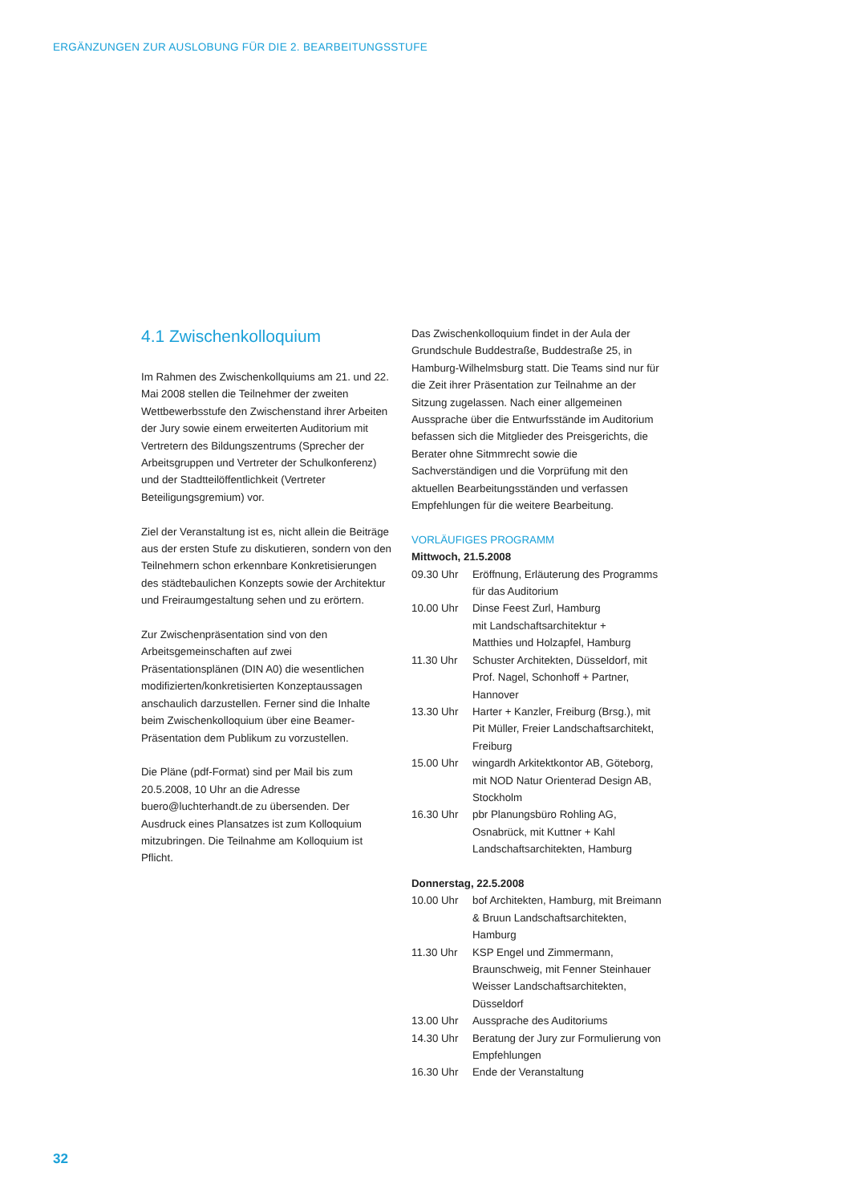ERGÄNZUNGEN ZUR AUSLOBUNG FÜR DIE 2. BEARBEITUNGSSTUFE
4.1 Zwischenkolloquium
Im Rahmen des Zwischenkollquiums am 21. und 22. Mai 2008 stellen die Teilnehmer der zweiten Wettbewerbsstufe den Zwischenstand ihrer Arbeiten der Jury sowie einem erweiterten Auditorium mit Vertretern des Bildungszentrums (Sprecher der Arbeitsgruppen und Vertreter der Schulkonferenz) und der Stadtteilöffentlichkeit (Vertreter Beteiligungsgremium) vor.
Ziel der Veranstaltung ist es, nicht allein die Beiträge aus der ersten Stufe zu diskutieren, sondern von den Teilnehmern schon erkennbare Konkretisierungen des städtebaulichen Konzepts sowie der Architektur und Freiraumgestaltung sehen und zu erörtern.
Zur Zwischenpräsentation sind von den Arbeitsgemeinschaften auf zwei Präsentationsplänen (DIN A0) die wesentlichen modifizierten/konkretisierten Konzeptaussagen anschaulich darzustellen. Ferner sind die Inhalte beim Zwischenkolloquium über eine Beamer-Präsentation dem Publikum zu vorzustellen.
Die Pläne (pdf-Format) sind per Mail bis zum 20.5.2008, 10 Uhr an die Adresse buero@luchterhandt.de zu übersenden. Der Ausdruck eines Plansatzes ist zum Kolloquium mitzubringen. Die Teilnahme am Kolloquium ist Pflicht.
Das Zwischenkolloquium findet in der Aula der Grundschule Buddestraße, Buddestraße 25, in Hamburg-Wilhelmsburg statt. Die Teams sind nur für die Zeit ihrer Präsentation zur Teilnahme an der Sitzung zugelassen. Nach einer allgemeinen Aussprache über die Entwurfsstände im Auditorium befassen sich die Mitglieder des Preisgerichts, die Berater ohne Sitmmrecht sowie die Sachverständigen und die Vorprüfung mit den aktuellen Bearbeitungsständen und verfassen Empfehlungen für die weitere Bearbeitung.
VORLÄUFIGES PROGRAMM
Mittwoch, 21.5.2008
| 09.30 Uhr | Eröffnung, Erläuterung des Programms für das Auditorium |
| 10.00 Uhr | Dinse Feest Zurl, Hamburg mit Landschaftsarchitektur + Matthies und Holzapfel, Hamburg |
| 11.30 Uhr | Schuster Architekten, Düsseldorf, mit Prof. Nagel, Schonhoff + Partner, Hannover |
| 13.30 Uhr | Harter + Kanzler, Freiburg (Brsg.), mit Pit Müller, Freier Landschaftsarchitekt, Freiburg |
| 15.00 Uhr | wingardh Arkitektkontor AB, Göteborg, mit NOD Natur Orienterad Design AB, Stockholm |
| 16.30 Uhr | pbr Planungsbüro Rohling AG, Osnabrück, mit Kuttner + Kahl Landschaftsarchitekten, Hamburg |
Donnerstag, 22.5.2008
| 10.00 Uhr | bof Architekten, Hamburg, mit Breimann & Bruun Landschaftsarchitekten, Hamburg |
| 11.30 Uhr | KSP Engel und Zimmermann, Braunschweig, mit Fenner Steinhauer Weisser Landschaftsarchitekten, Düsseldorf |
| 13.00 Uhr | Aussprache des Auditoriums |
| 14.30 Uhr | Beratung der Jury zur Formulierung von Empfehlungen |
| 16.30 Uhr | Ende der Veranstaltung |
32